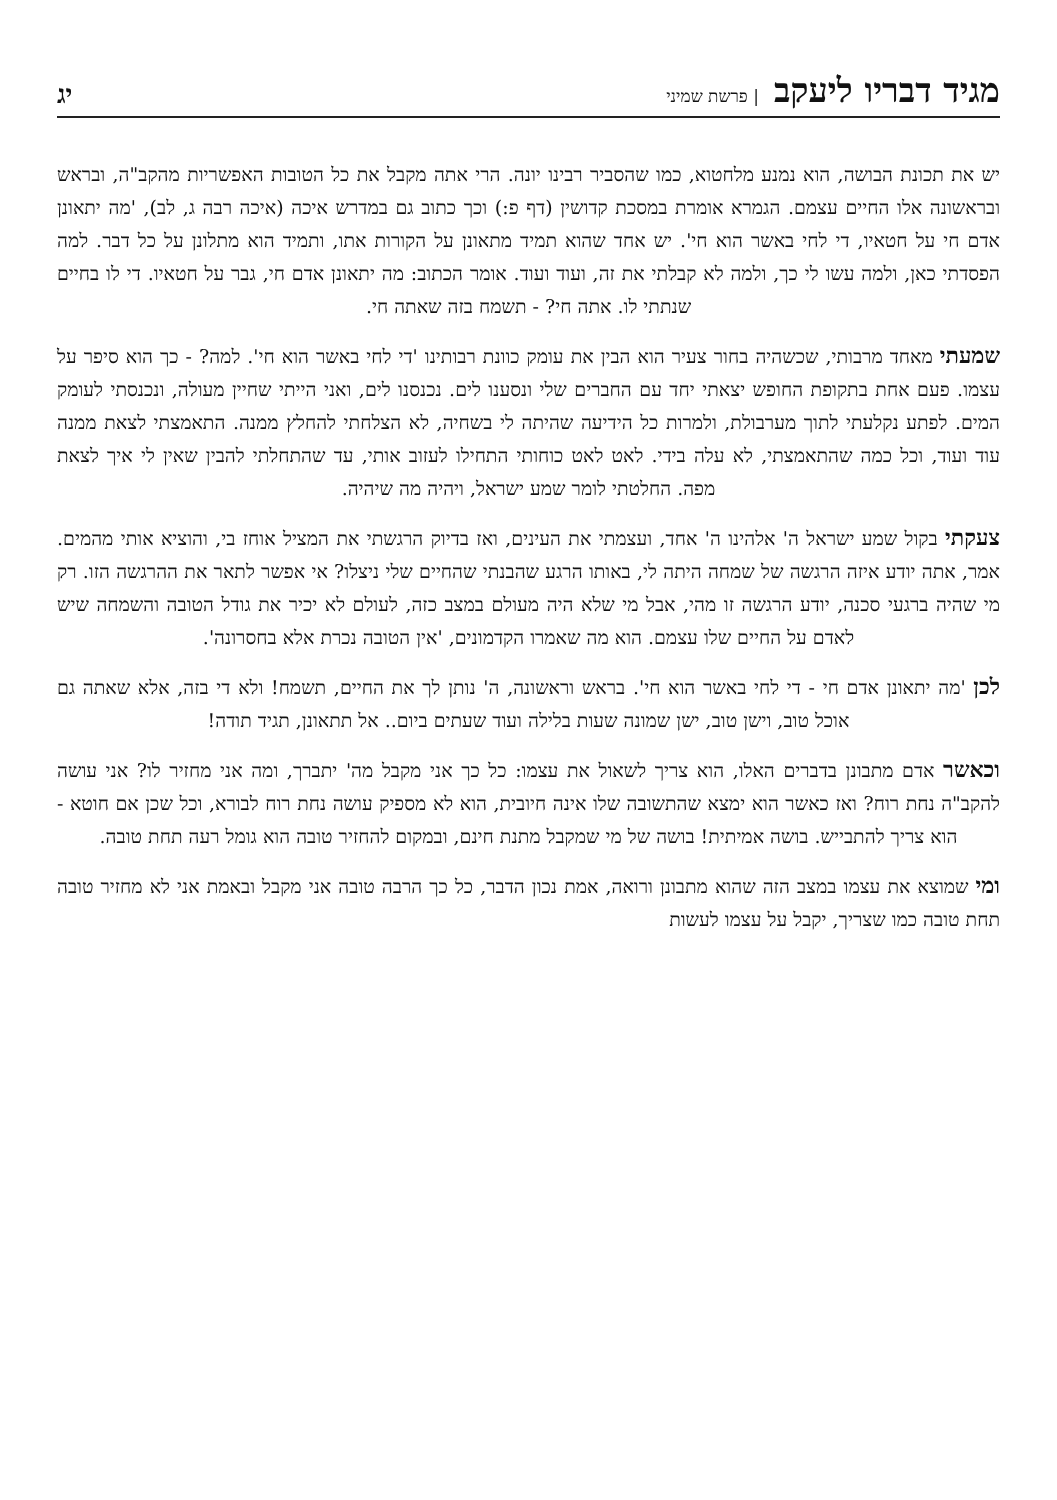מגיד דבריו ליעקב | פרשת שמיני
יג
יש את תכונת הבושה, הוא נמנע מלחטוא, כמו שהסביר רבינו יונה. הרי אתה מקבל את כל הטובות האפשריות מהקב"ה, ובראש ובראשונה אלו החיים עצמם. הגמרא אומרת במסכת קדושין (דף פ:) וכך כתוב גם במדרש איכה (איכה רבה ג, לב), 'מה יתאונן אדם חי על חטאיו, די לחי באשר הוא חי'. יש אחד שהוא תמיד מתאונן על הקורות אתו, ותמיד הוא מתלונן על כל דבר. למה הפסדתי כאן, ולמה עשו לי כך, ולמה לא קבלתי את זה, ועוד ועוד. אומר הכתוב: מה יתאונן אדם חי, גבר על חטאיו. די לו בחיים שנתתי לו. אתה חי? - תשמח בזה שאתה חי.
שמעתי מאחד מרבותי, שכשהיה בחור צעיר הוא הבין את עומק כוונת רבותינו 'די לחי באשר הוא חי'. למה? - כך הוא סיפר על עצמו. פעם אחת בתקופת החופש יצאתי יחד עם החברים שלי ונסענו לים. נכנסנו לים, ואני הייתי שחיין מעולה, ונכנסתי לעומק המים. לפתע נקלעתי לתוך מערבולת, ולמרות כל הידיעה שהיתה לי בשחיה, לא הצלחתי להחלץ ממנה. התאמצתי לצאת ממנה עוד ועוד, וכל כמה שהתאמצתי, לא עלה בידי. לאט לאט כוחותי התחילו לעזוב אותי, עד שהתחלתי להבין שאין לי איך לצאת מפה. החלטתי לומר שמע ישראל, ויהיה מה שיהיה.
צעקתי בקול שמע ישראל ה' אלהינו ה' אחד, ועצמתי את העינים, ואז בדיוק הרגשתי את המציל אוחז בי, והוציא אותי מהמים. אמר, אתה יודע איזה הרגשה של שמחה היתה לי, באותו הרגע שהבנתי שהחיים שלי ניצלו? אי אפשר לתאר את ההרגשה הזו. רק מי שהיה ברגעי סכנה, יודע הרגשה זו מהי, אבל מי שלא היה מעולם במצב כזה, לעולם לא יכיר את גודל הטובה והשמחה שיש לאדם על החיים שלו עצמם. הוא מה שאמרו הקדמונים, 'אין הטובה נכרת אלא בחסרונה'.
לכן 'מה יתאונן אדם חי - די לחי באשר הוא חי'. בראש וראשונה, ה' נותן לך את החיים, תשמח! ולא די בזה, אלא שאתה גם אוכל טוב, וישן טוב, ישן שמונה שעות בלילה ועוד שעתים ביום.. אל תתאונן, תגיד תודה!
וכאשר אדם מתבונן בדברים האלו, הוא צריך לשאול את עצמו: כל כך אני מקבל מה' יתברך, ומה אני מחזיר לו? אני עושה להקב"ה נחת רוח? ואז כאשר הוא ימצא שהתשובה שלו אינה חיובית, הוא לא מספיק עושה נחת רוח לבורא, וכל שכן אם חוטא - הוא צריך להתבייש. בושה אמיתית! בושה של מי שמקבל מתנת חינם, ובמקום להחזיר טובה הוא גומל רעה תחת טובה.
ומי שמוצא את עצמו במצב הזה שהוא מתבונן ורואה, אמת נכון הדבר, כל כך הרבה טובה אני מקבל ובאמת אני לא מחזיר טובה תחת טובה כמו שצריך, יקבל על עצמו לעשות